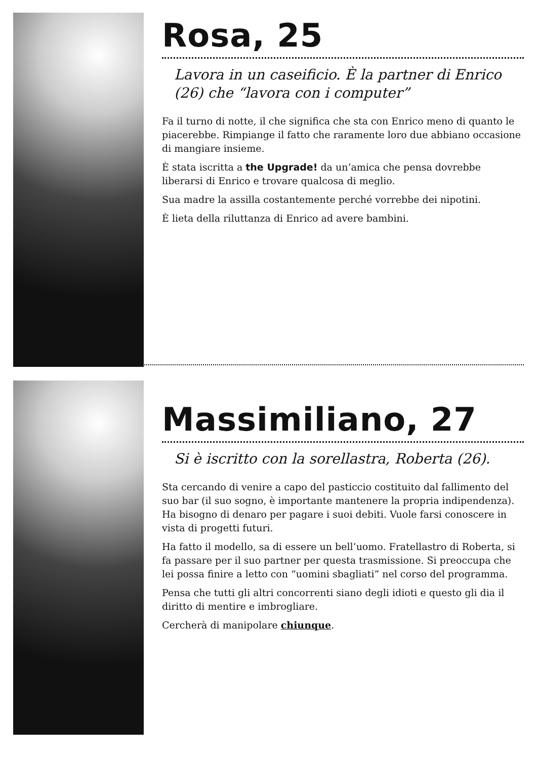Rosa, 25
Lavora in un caseificio. È la partner di Enrico (26) che “lavora con i computer”
Fa il turno di notte, il che significa che sta con Enrico meno di quanto le piacerebbe. Rimpiange il fatto che raramente loro due abbiano occasione di mangiare insieme.
È stata iscritta a the Upgrade! da un’amica che pensa dovrebbe liberarsi di Enrico e trovare qualcosa di meglio.
Sua madre la assilla costantemente perché vorrebbe dei nipotini.
È lieta della riluttanza di Enrico ad avere bambini.
Massimiliano, 27
Si è iscritto con la sorellastra, Roberta (26).
Sta cercando di venire a capo del pasticcio costituito dal fallimento del suo bar (il suo sogno, è importante mantenere la propria indipendenza). Ha bisogno di denaro per pagare i suoi debiti. Vuole farsi conoscere in vista di progetti futuri.
Ha fatto il modello, sa di essere un bell’uomo. Fratellastro di Roberta, si fa passare per il suo partner per questa trasmissione. Si preoccupa che lei possa finire a letto con “uomini sbagliati” nel corso del programma.
Pensa che tutti gli altri concorrenti siano degli idioti e questo gli dia il diritto di mentire e imbrogliare.
Cercherà di manipolare chiunque.